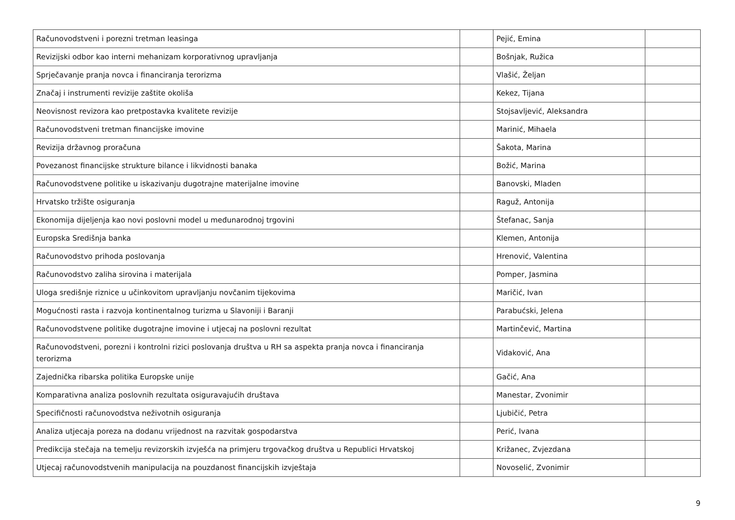| Računovodstveni i porezni tretman leasinga | | Pejić, Emina | |
| Revizijski odbor kao interni mehanizam korporativnog upravljanja | | Bošnjak, Ružica | |
| Sprječavanje pranja novca i financiranja terorizma | | Vlašić, Željan | |
| Značaj i instrumenti revizije zaštite okoliša | | Kekez, Tijana | |
| Neovisnost revizora kao pretpostavka kvalitete revizije | | Stojsavljević, Aleksandra | |
| Računovodstveni tretman financijske imovine | | Marinić, Mihaela | |
| Revizija državnog proračuna | | Šakota, Marina | |
| Povezanost financijske strukture bilance i likvidnosti banaka | | Božić, Marina | |
| Računovodstvene politike u iskazivanju dugotrajne materijalne imovine | | Banovski, Mladen | |
| Hrvatsko tržište osiguranja | | Raguž, Antonija | |
| Ekonomija dijeljenja kao novi poslovni model u međunarodnoj trgovini | | Štefanac, Sanja | |
| Europska Središnja banka | | Klemen, Antonija | |
| Računovodstvo prihoda poslovanja | | Hrenović, Valentina | |
| Računovodstvo zaliha sirovina i materijala | | Pomper, Jasmina | |
| Uloga središnje riznice u učinkovitom upravljanju novčanim tijekovima | | Maričić, Ivan | |
| Mogućnosti rasta i razvoja kontinentalnog turizma u Slavoniji i Baranji | | Parabućski, Jelena | |
| Računovodstvene politike dugotrajne imovine i utjecaj na poslovni rezultat | | Martinčević, Martina | |
| Računovodstveni, porezni i kontrolni rizici poslovanja društva u RH sa aspekta pranja novca i financiranja terorizma | | Vidaković, Ana | |
| Zajednička ribarska politika Europske unije | | Gačić, Ana | |
| Komparativna analiza poslovnih rezultata osiguravajućih društava | | Manestar, Zvonimir | |
| Specifičnosti računovodstva neživotnih osiguranja | | Ljubičić, Petra | |
| Analiza utjecaja poreza na dodanu vrijednost na razvitak gospodarstva | | Perić, Ivana | |
| Predikcija stečaja na temelju revizorskih izvješća na primjeru trgovačkog društva u Republici Hrvatskoj | | Križanec, Zvjezdana | |
| Utjecaj računovodstvenih manipulacija na pouzdanost financijskih izvještaja | | Novoselić, Zvonimir | |
9